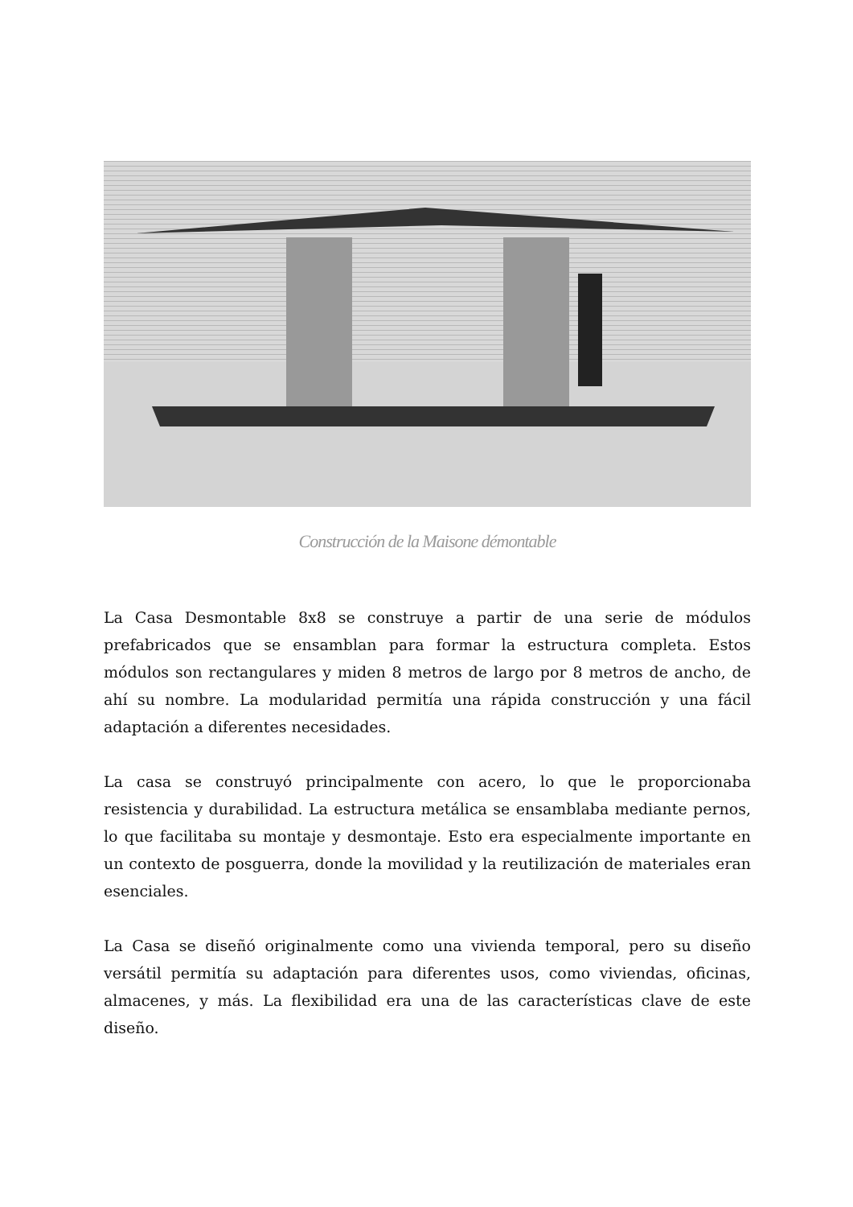Construcción de la Maisone démontable
La Casa Desmontable 8x8 se construye a partir de una serie de módulos prefabricados que se ensamblan para formar la estructura completa. Estos módulos son rectangulares y miden 8 metros de largo por 8 metros de ancho, de ahí su nombre. La modularidad permitía una rápida construcción y una fácil adaptación a diferentes necesidades.
La casa se construyó principalmente con acero, lo que le proporcionaba resistencia y durabilidad. La estructura metálica se ensamblaba mediante pernos, lo que facilitaba su montaje y desmontaje. Esto era especialmente importante en un contexto de posguerra, donde la movilidad y la reutilización de materiales eran esenciales.
La Casa se diseñó originalmente como una vivienda temporal, pero su diseño versátil permitía su adaptación para diferentes usos, como viviendas, oficinas, almacenes, y más. La flexibilidad era una de las características clave de este diseño.